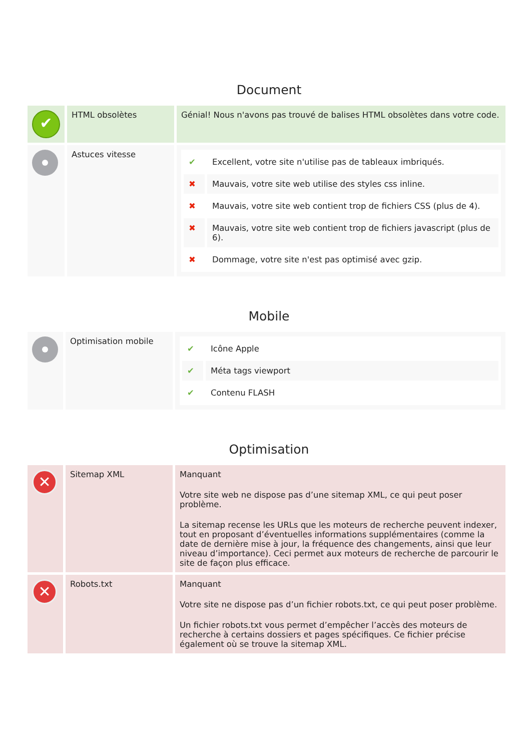Document
| ✔ | HTML obsolètes | Génial! Nous n'avons pas trouvé de balises HTML obsolètes dans votre code. |
| | Astuces vitesse | / ✔ / Excellent, votre site n'utilise pas de tableaux imbriqués. / / ✖ / Mauvais, votre site web utilise des styles css inline. / / ✖ / Mauvais, votre site web contient trop de fichiers CSS (plus de 4). / / ✖ / Mauvais, votre site web contient trop de fichiers javascript (plus de 6). / / ✖ / Dommage, votre site n'est pas optimisé avec gzip. / |
Mobile
| | Optimisation mobile | / ✔ / Icône Apple / / ✔ / Méta tags viewport / / ✔ / Contenu FLASH / |
Optimisation
| ✕ | Sitemap XML | Manquant Votre site web ne dispose pas d’une sitemap XML, ce qui peut poser problème. La sitemap recense les URLs que les moteurs de recherche peuvent indexer, tout en proposant d’éventuelles informations supplémentaires (comme la date de dernière mise à jour, la fréquence des changements, ainsi que leur niveau d’importance). Ceci permet aux moteurs de recherche de parcourir le site de façon plus efficace. |
| ✕ | Robots.txt | Manquant Votre site ne dispose pas d’un fichier robots.txt, ce qui peut poser problème. Un fichier robots.txt vous permet d’empêcher l’accès des moteurs de recherche à certains dossiers et pages spécifiques. Ce fichier précise également où se trouve la sitemap XML. |